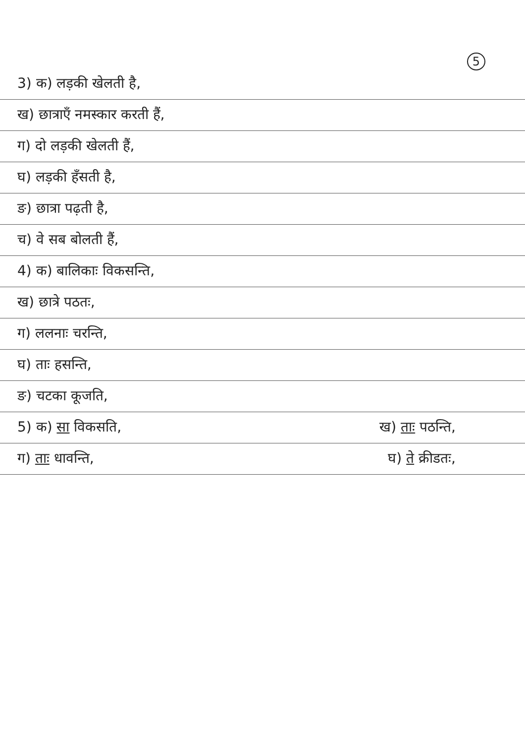5
3) क) लड़की खेलती है,
ख) छात्राएँ नमस्कार करती हैं,
ग) दो लड़की खेलती हैं,
घ) लड़की हँसती है,
ङ) छात्रा पढ़ती है,
च) वे सब बोलती हैं,
4) क) बालिकाः विकसन्ति,
ख) छात्रे पठतः,
ग) ललनाः चरन्ति,
घ) ताः हसन्ति,
ङ) चटका कूजति,
5) क) सा विकसति, ख) ताः पठन्ति,
ग) ताः धावन्ति, घ) ते क्रीडतः,